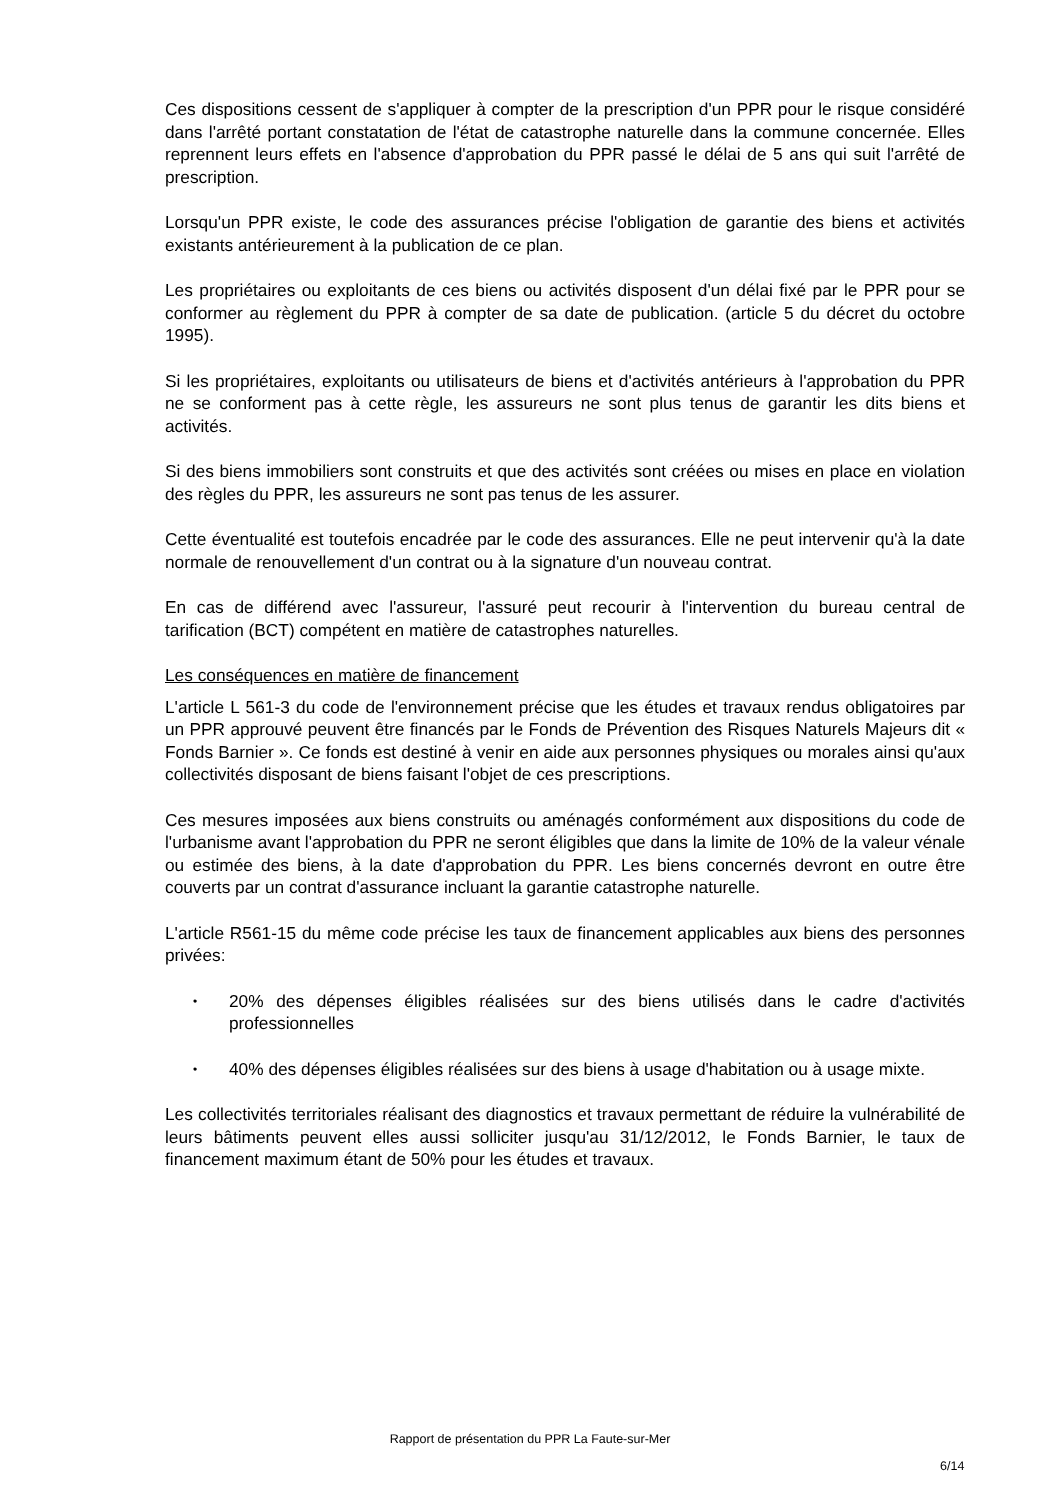Ces dispositions cessent de s'appliquer à compter de la prescription d'un PPR pour le risque considéré dans l'arrêté portant constatation de l'état de catastrophe naturelle dans la commune concernée. Elles reprennent leurs effets en l'absence d'approbation du PPR passé le délai de 5 ans qui suit l'arrêté de prescription.
Lorsqu'un PPR existe, le code des assurances précise l'obligation de garantie des biens et activités existants antérieurement à la publication de ce plan.
Les propriétaires ou exploitants de ces biens ou activités disposent d'un délai fixé par le PPR pour se conformer au règlement du PPR à compter de sa date de publication. (article 5 du décret du octobre 1995).
Si les propriétaires, exploitants ou utilisateurs de biens et d'activités antérieurs à l'approbation du PPR ne se conforment pas à cette règle, les assureurs ne sont plus tenus de garantir les dits biens et activités.
Si des biens immobiliers sont construits et que des activités sont créées ou mises en place en violation des règles du PPR, les assureurs ne sont pas tenus de les assurer.
Cette éventualité est toutefois encadrée par le code des assurances. Elle ne peut intervenir qu'à la date normale de renouvellement d'un contrat ou à la signature d'un nouveau contrat.
En cas de différend avec l'assureur, l'assuré peut recourir à l'intervention du bureau central de tarification (BCT) compétent en matière de catastrophes naturelles.
Les conséquences en matière de financement
L'article L 561-3 du code de l'environnement précise que les études et travaux rendus obligatoires par un PPR approuvé peuvent être financés par le Fonds de Prévention des Risques Naturels Majeurs dit « Fonds Barnier ». Ce fonds est destiné à venir en aide aux personnes physiques ou morales ainsi qu'aux collectivités disposant de biens faisant l'objet de ces prescriptions.
Ces mesures imposées aux biens construits ou aménagés conformément aux dispositions du code de l'urbanisme avant l'approbation du PPR ne seront éligibles que dans la limite de 10% de la valeur vénale ou estimée des biens, à la date d'approbation du PPR. Les biens concernés devront en outre être couverts par un contrat d'assurance incluant la garantie catastrophe naturelle.
L'article R561-15 du même code précise les taux de financement applicables aux biens des personnes privées:
• 20% des dépenses éligibles réalisées sur des biens utilisés dans le cadre d'activités professionnelles
• 40% des dépenses éligibles réalisées sur des biens à usage d'habitation ou à usage mixte.
Les collectivités territoriales réalisant des diagnostics et travaux permettant de réduire la vulnérabilité de leurs bâtiments peuvent elles aussi solliciter jusqu'au 31/12/2012, le Fonds Barnier, le taux de financement maximum étant de 50% pour les études et travaux.
Rapport de présentation du PPR La Faute-sur-Mer
6/14